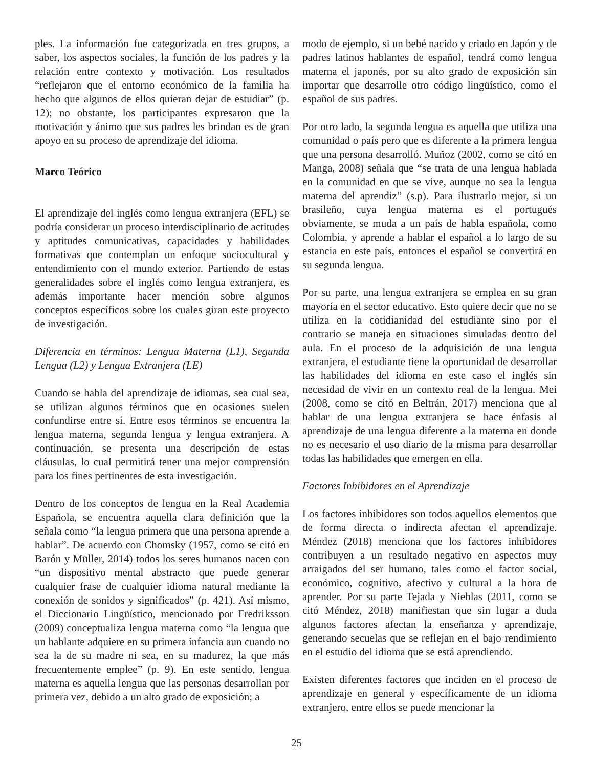ples. La información fue categorizada en tres grupos, a saber, los aspectos sociales, la función de los padres y la relación entre contexto y motivación. Los resultados “reflejaron que el entorno económico de la familia ha hecho que algunos de ellos quieran dejar de estudiar” (p. 12); no obstante, los participantes expresaron que la motivación y ánimo que sus padres les brindan es de gran apoyo en su proceso de aprendizaje del idioma.
Marco Teórico
El aprendizaje del inglés como lengua extranjera (EFL) se podría considerar un proceso interdisciplinario de actitudes y aptitudes comunicativas, capacidades y habilidades formativas que contemplan un enfoque sociocultural y entendimiento con el mundo exterior. Partiendo de estas generalidades sobre el inglés como lengua extranjera, es además importante hacer mención sobre algunos conceptos específicos sobre los cuales giran este proyecto de investigación.
Diferencia en términos: Lengua Materna (L1), Segunda Lengua (L2) y Lengua Extranjera (LE)
Cuando se habla del aprendizaje de idiomas, sea cual sea, se utilizan algunos términos que en ocasiones suelen confundirse entre sí. Entre esos términos se encuentra la lengua materna, segunda lengua y lengua extranjera. A continuación, se presenta una descripción de estas cláusulas, lo cual permitirá tener una mejor comprensión para los fines pertinentes de esta investigación.
Dentro de los conceptos de lengua en la Real Academia Española, se encuentra aquella clara definición que la señala como “la lengua primera que una persona aprende a hablar”. De acuerdo con Chomsky (1957, como se citó en Barón y Müller, 2014) todos los seres humanos nacen con “un dispositivo mental abstracto que puede generar cualquier frase de cualquier idioma natural mediante la conexión de sonidos y significados” (p. 421). Así mismo, el Diccionario Lingüístico, mencionado por Fredriksson (2009) conceptualiza lengua materna como “la lengua que un hablante adquiere en su primera infancia aun cuando no sea la de su madre ni sea, en su madurez, la que más frecuentemente emplee” (p. 9). En este sentido, lengua materna es aquella lengua que las personas desarrollan por primera vez, debido a un alto grado de exposición; a
modo de ejemplo, si un bebé nacido y criado en Japón y de padres latinos hablantes de español, tendrá como lengua materna el japonés, por su alto grado de exposición sin importar que desarrolle otro código lingüístico, como el español de sus padres.
Por otro lado, la segunda lengua es aquella que utiliza una comunidad o país pero que es diferente a la primera lengua que una persona desarrolló. Muñoz (2002, como se citó en Manga, 2008) señala que “se trata de una lengua hablada en la comunidad en que se vive, aunque no sea la lengua materna del aprendiz” (s.p). Para ilustrarlo mejor, si un brasileño, cuya lengua materna es el portugués obviamente, se muda a un país de habla española, como Colombia, y aprende a hablar el español a lo largo de su estancia en este país, entonces el español se convertirá en su segunda lengua.
Por su parte, una lengua extranjera se emplea en su gran mayoría en el sector educativo. Esto quiere decir que no se utiliza en la cotidianidad del estudiante sino por el contrario se maneja en situaciones simuladas dentro del aula. En el proceso de la adquisición de una lengua extranjera, el estudiante tiene la oportunidad de desarrollar las habilidades del idioma en este caso el inglés sin necesidad de vivir en un contexto real de la lengua. Mei (2008, como se citó en Beltrán, 2017) menciona que al hablar de una lengua extranjera se hace énfasis al aprendizaje de una lengua diferente a la materna en donde no es necesario el uso diario de la misma para desarrollar todas las habilidades que emergen en ella.
Factores Inhibidores en el Aprendizaje
Los factores inhibidores son todos aquellos elementos que de forma directa o indirecta afectan el aprendizaje. Méndez (2018) menciona que los factores inhibidores contribuyen a un resultado negativo en aspectos muy arraigados del ser humano, tales como el factor social, económico, cognitivo, afectivo y cultural a la hora de aprender. Por su parte Tejada y Nieblas (2011, como se citó Méndez, 2018) manifiestan que sin lugar a duda algunos factores afectan la enseñanza y aprendizaje, generando secuelas que se reflejan en el bajo rendimiento en el estudio del idioma que se está aprendiendo.
Existen diferentes factores que inciden en el proceso de aprendizaje en general y específicamente de un idioma extranjero, entre ellos se puede mencionar la
25